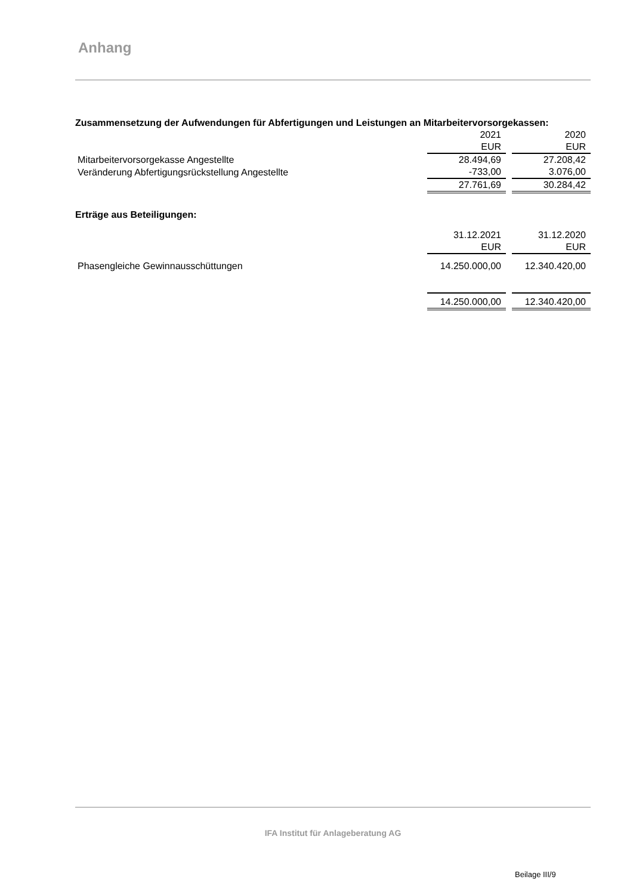Anhang
Zusammensetzung der Aufwendungen für Abfertigungen und Leistungen an Mitarbeitervorsorgekassen:
| | 2021 | | 2020 |
| | EUR | | EUR |
| Mitarbeitervorsorgekasse Angestellte | 28.494,69 | | 27.208,42 |
| Veränderung Abfertigungsrückstellung Angestellte | -733,00 | | 3.076,00 |
| | 27.761,69 | | 30.284,42 |
Erträge aus Beteiligungen:
| | 31.12.2021 | | 31.12.2020 |
| | EUR | | EUR |
| Phasengleiche Gewinnausschüttungen | 14.250.000,00 | | 12.340.420,00 |
| | 14.250.000,00 | | 12.340.420,00 |
IFA Institut für Anlageberatung AG
Beilage III/9